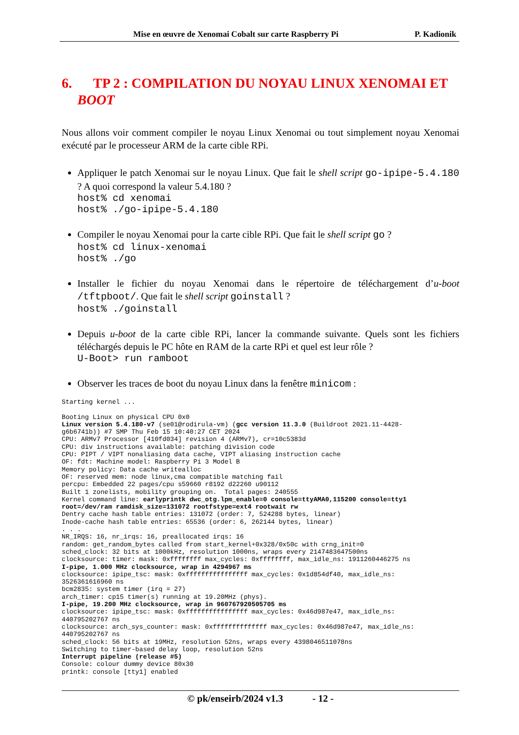Mise en œuvre de Xenomai Cobalt sur carte Raspberry Pi P. Kadionik
6. TP 2 : COMPILATION DU NOYAU LINUX XENOMAI ET BOOT
Nous allons voir comment compiler le noyau Linux Xenomai ou tout simplement noyau Xenomai exécuté par le processeur ARM de la carte cible RPi.
Appliquer le patch Xenomai sur le noyau Linux. Que fait le shell script go-ipipe-5.4.180 ? A quoi correspond la valeur 5.4.180 ?
host% cd xenomai
host% ./go-ipipe-5.4.180
Compiler le noyau Xenomai pour la carte cible RPi. Que fait le shell script go ?
host% cd linux-xenomai
host% ./go
Installer le fichier du noyau Xenomai dans le répertoire de téléchargement d’u-boot /tftpboot/. Que fait le shell script goinstall ?
host% ./goinstall
Depuis u-boot de la carte cible RPi, lancer la commande suivante. Quels sont les fichiers téléchargés depuis le PC hôte en RAM de la carte RPi et quel est leur rôle ?
U-Boot> run ramboot
Observer les traces de boot du noyau Linux dans la fenêtre minicom :
Starting kernel ...

Booting Linux on physical CPU 0x0
Linux version 5.4.180-v7 (se01@rodirula-vm) (gcc version 11.3.0 (Buildroot 2021.11-4428-
g6b6741b)) #7 SMP Thu Feb 15 10:40:27 CET 2024
CPU: ARMv7 Processor [410fd034] revision 4 (ARMv7), cr=10c5383d
CPU: div instructions available: patching division code
CPU: PIPT / VIPT nonaliasing data cache, VIPT aliasing instruction cache
OF: fdt: Machine model: Raspberry Pi 3 Model B
Memory policy: Data cache writealloc
OF: reserved mem: node linux,cma compatible matching fail
percpu: Embedded 22 pages/cpu s59660 r8192 d22260 u90112
Built 1 zonelists, mobility grouping on.  Total pages: 240555
Kernel command line: earlyprintk dwc_otg.lpm_enable=0 console=ttyAMA0,115200 console=tty1
root=/dev/ram ramdisk_size=131072 rootfstype=ext4 rootwait rw
Dentry cache hash table entries: 131072 (order: 7, 524288 bytes, linear)
Inode-cache hash table entries: 65536 (order: 6, 262144 bytes, linear)
. . .
NR_IRQS: 16, nr_irqs: 16, preallocated irqs: 16
random: get_random_bytes called from start_kernel+0x328/0x50c with crng_init=0
sched_clock: 32 bits at 1000kHz, resolution 1000ns, wraps every 2147483647500ns
clocksource: timer: mask: 0xffffffff max_cycles: 0xffffffff, max_idle_ns: 1911260446275 ns
I-pipe, 1.000 MHz clocksource, wrap in 4294967 ms
clocksource: ipipe_tsc: mask: 0xffffffffffffffff max_cycles: 0x1d854df40, max_idle_ns:
3526361616960 ns
bcm2835: system timer (irq = 27)
arch_timer: cp15 timer(s) running at 19.20MHz (phys).
I-pipe, 19.200 MHz clocksource, wrap in 960767920505705 ms
clocksource: ipipe_tsc: mask: 0xffffffffffffffff max_cycles: 0x46d987e47, max_idle_ns:
440795202767 ns
clocksource: arch_sys_counter: mask: 0xffffffffffffff max_cycles: 0x46d987e47, max_idle_ns:
440795202767 ns
sched_clock: 56 bits at 19MHz, resolution 52ns, wraps every 4398046511078ns
Switching to timer-based delay loop, resolution 52ns
Interrupt pipeline (release #5)
Console: colour dummy device 80x30
printk: console [tty1] enabled
© pk/enseirb/2024 v1.3 - 12 -